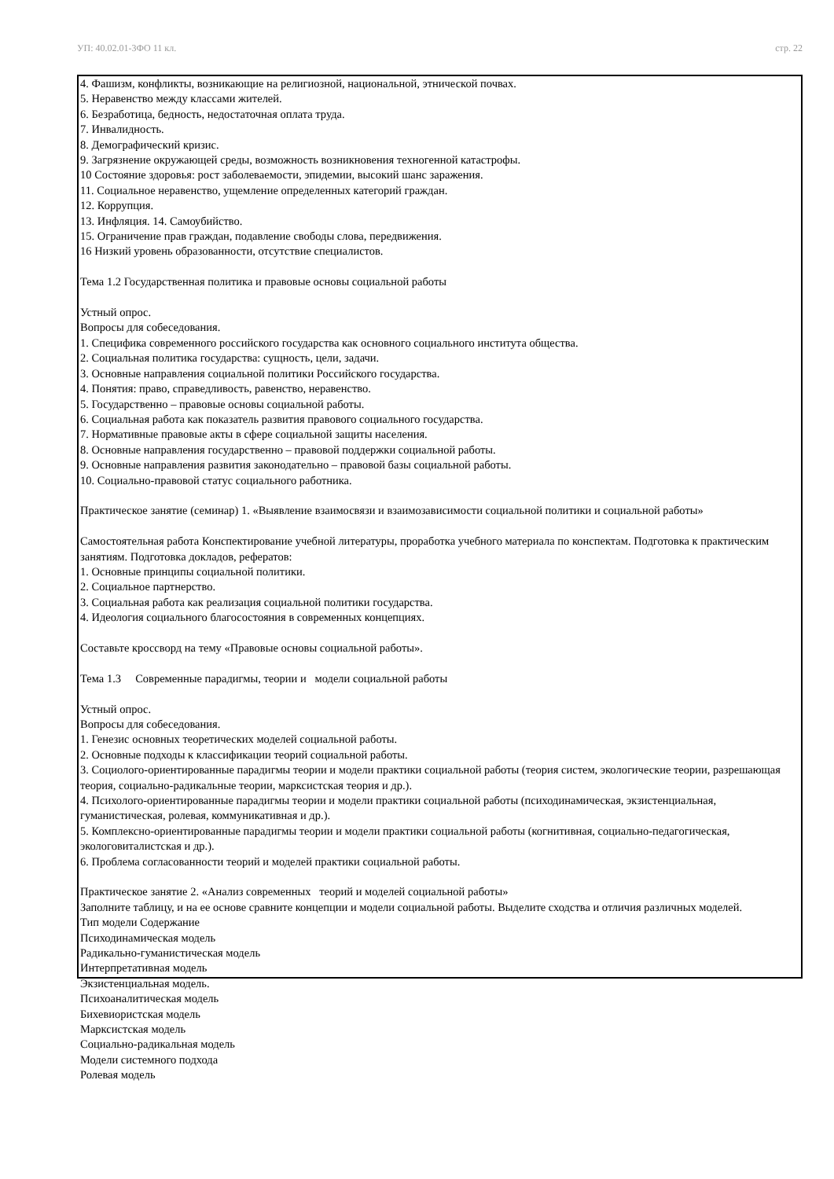УП: 40.02.01-3ФО 11 кл. стр. 22
| 4. Фашизм, конфликты, возникающие на религиозной, национальной, этнической почвах. 5. Неравенство между классами жителей. 6. Безработица, бедность, недостаточная оплата труда. 7. Инвалидность. 8. Демографический кризис. 9. Загрязнение окружающей среды, возможность возникновения техногенной катастрофы. 10 Состояние здоровья: рост заболеваемости, эпидемии, высокий шанс заражения. 11. Социальное неравенство, ущемление определенных категорий граждан. 12. Коррупция. 13. Инфляция. 14. Самоубийство. 15. Ограничение прав граждан, подавление свободы слова, передвижения. 16 Низкий уровень образованности, отсутствие специалистов. Тема 1.2 Государственная политика и правовые основы социальной работы Устный опрос. Вопросы для собеседования. 1. Специфика современного российского государства как основного социального института общества. 2. Социальная политика государства: сущность, цели, задачи. 3. Основные направления социальной политики Российского государства. 4. Понятия: право, справедливость, равенство, неравенство. 5. Государственно – правовые основы социальной работы. 6. Социальная работа как показатель развития правового социального государства. 7. Нормативные правовые акты в сфере социальной защиты населения. 8. Основные направления государственно – правовой поддержки социальной работы. 9. Основные направления развития законодательно – правовой базы социальной работы. 10. Социально-правовой статус социального работника. Практическое занятие (семинар) 1. «Выявление взаимосвязи и взаимозависимости социальной политики и социальной работы» Самостоятельная работа Конспектирование учебной литературы, проработка учебного материала по конспектам. Подготовка к практическим занятиям. Подготовка докладов, рефератов: 1. Основные принципы социальной политики. 2. Социальное партнерство. 3. Социальная работа как реализация социальной политики государства. 4. Идеология социального благосостояния в современных концепциях. Составьте кроссворд на тему «Правовые основы социальной работы». Тема 1.3 Современные парадигмы, теории и модели социальной работы Устный опрос. Вопросы для собеседования. 1. Генезис основных теоретических моделей социальной работы. 2. Основные подходы к классификации теорий социальной работы. 3. Социолого-ориентированные парадигмы теории и модели практики социальной работы (теория систем, экологические теории, разрешающая теория, социально-радикальные теории, марксистская теория и др.). 4. Психолого-ориентированные парадигмы теории и модели практики социальной работы (психодинамическая, экзистенциальная, гуманистическая, ролевая, коммуникативная и др.). 5. Комплексно-ориентированные парадигмы теории и модели практики социальной работы (когнитивная, социально-педагогическая, экологовиталистская и др.). 6. Проблема согласованности теорий и моделей практики социальной работы. Практическое занятие 2. «Анализ современных теорий и моделей социальной работы» Заполните таблицу, и на ее основе сравните концепции и модели социальной работы. Выделите сходства и отличия различных моделей. Тип модели Содержание Психодинамическая модель Радикально-гуманистическая модель Интерпретативная модель Экзистенциальная модель. Психоаналитическая модель Бихевиористская модель Марксистская модель Социально-радикальная модель Модели системного подхода Ролевая модель |